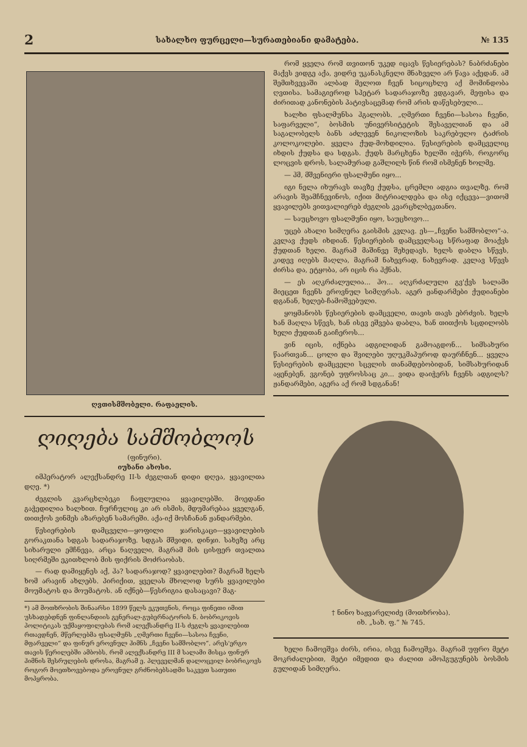2 სახალხო ფურცელი—სურათებიანი დამატება. № 135
ღვთისმშობელი. რაფაელის.
ღიღება სამშობლოს
(ფინური).
იუხანი ახოსი.
იმპერატორ ალექსანდრე II-ს ძეგლთან დიდი დღეა, ყვავილთა დღე. *)
ძეგლის კვარცხლბეკი ჩაფლულია ყვავილებში. მოედანი გაჭედილია ხალხით. ჩურჩულიც კი არ ისმის, მდუმარებაა ყველგან, თითქოს ვინმეს აზარებენ სამარეში. აქა-იქ მოსჩანან ჟანდარმები.
წესიერების დამცველი—ყოფილი ჯარისკაცი—ყვავილების გორაკთანა სდგას სადარაჯოზე. სდგას მშვიდი, დინჯი. სახეზე არც სიხარული ემჩნევა, არცა ნაღველი, მაგრამ მის ცისფერ თვალთა სიღრმეში ეკითხლობ მის ფიქრის მოძრაობას.
— რად დამიყენეს აქ, ჰა? სადარაჯოდ? ყვავილებთ? მაგრამ ხელს ხომ არავინ ახლებს. პირიქით, ყველას მხოლოდ სურს ყვავილები მოუმატოს და მოუმატოს. ან იქნებ—წესრიგია დასაცავი? მაგ-
*) ამ მოთხრობის შინაარსი 1899 წელს ეკუთვნის, როცა ფინეთი იმით უსხადებდნენ ფინლანდიის გენერალ-გუბერნატორის ნ. ბობრიკოვის პოლიტიკას უქმაყოფილებას რომ ალექსანდრე II-ს ძეგლს ყვავილებით რთავდნენ, მწერლებმა ფსალმუნს „ღმერთი ჩვენი—სასოა ჩვენი, მფარველი“ და ფინურ ეროვნულ ჰიმნს „ჩვენი სამშობლო“. არეს'ერგო თავის წერილებში ამბობს, რომ ალექსანდრე III მ სალამი მისცა ფინურ ჰიმნის შესრულების დროსა, მაგრამ ე. პლეველმან დალოცვილ ბობრიკოვს როგორ მოეთხოვებოდა ეროვნულ გრძნობებსადმი საკვეთ სათუთი მოპყრობა.
რომ ყველა რომ თვითონ უკედ იცავს წესიერებას? ნაბრძანები მაქვს ვიდგე აქა, ვიდრე უკანასკნელი მნახველი არ წავა აქედან. ამ შემთხვევაში ალბად მელოთ ჩვენ სიცოცხლე აქ მომინდობა ღვთისა. სამაგიეროდ სპეტარ სადარაჯოზე ვდგავარ, მეფისა და ძირითად კანონების პატივსაცემად რომ არის დაწესებული...
ხალხი ფსალმუნსა ჰგალობს. „ღმერთი ჩვენი—სასოა ჩვენი, საფარველი“, ბოსმის უნივერსიტეტის შესაველთან და ამ საგალობელს ბანს აძლევენ ნიკოლოზის საკრებულო ტაძრის კოლოკოლები. ყველა ქუდ-მოხდილია. წესიერების დამცველიც იხდის ქუდსა და სდგას. ქუდს მარცხენა ხელში იჭერს, როგორც ლოცვის დროს, სალამურად გაშლილს წინ რომ ისმენენ ხოლმე.
— ჰმ, მშვენიერი ფსალმუნი იყო...
იგი ნელა იხურავს თავზე ქუდსა, ცრემლი ადგია თვალზე. რომ არავის შეამჩნევინოს, იქით მიტრიალდება და ისე იქცევა—ვითომ ყვავილებს ვითვალიერებ ძეგლის კვარცხლბეკთანო.
— საუცხოვო ფსალმუნი იყო, საუცხოვო...
უცებ ახალი სიმღერა გაისმის კვლავ. ეს—„ჩვენი სამშობლო“-ა. კვლავ ქუდს იხდიან. წესიერების დამცველსაც სწრაფად მოაქვს ქუდთან ხელი. მაგრამ მაშინვე შეხედავს, ხელს დაბლა სწევს, კიდევ იღებს მაღლა, მაგრამ ნახევრად, ნახევრად. კვლავ სწევს ძირსა და, ეტყობა, არ იცის რა ჰქნას.
— ეს აღკრძალულია... ჰო... აღკრძალული გვ'ქვს სალამი მიეცეთ ჩვენს ეროვნულ სიმღერას. აგერ ჟანდარმები ქუდიანები დგანან, ხელებ-ჩამოშვებული.
ყოყმანობს წესიერების დამცველი, თავის თავს ებრძვის. ხელს ხან მაღლა სწევს, ხან ისევ ეშვება დაბლა, ხან თითქოს სცდილობს ხელი ქუდთან გაიჩეროს...
ვინ იცის, იქნება ადგილიდან გამოაგდონ... სიმსახური წაართვან... ცოლი და შვილები უღუკმაპუროდ დაურჩნენ... ყველა წესიერების დამცველი სცვლის თანამდებობიდან, სიმსახურიდან აყენებენ, ვგონებ უფროსსაც კი... ვიდა დაიჭერს ჩვენს ადგილს? ჟანდარმები, აგერა აქ რომ სდგანან!
† ნინო ხაჟვარელიძე (მოთხრობა).
იხ. „სახ. ფ.“ № 745.
ხელი ჩამოეშვა ძირს, ირია, ისევ ჩამოეშვა. მაგრამ უფრო მეტი მოკრძალებით, მეტი იმედით და ძალით ამოჰგუგუნებს ბოსმის გულიდან სიმღერა.